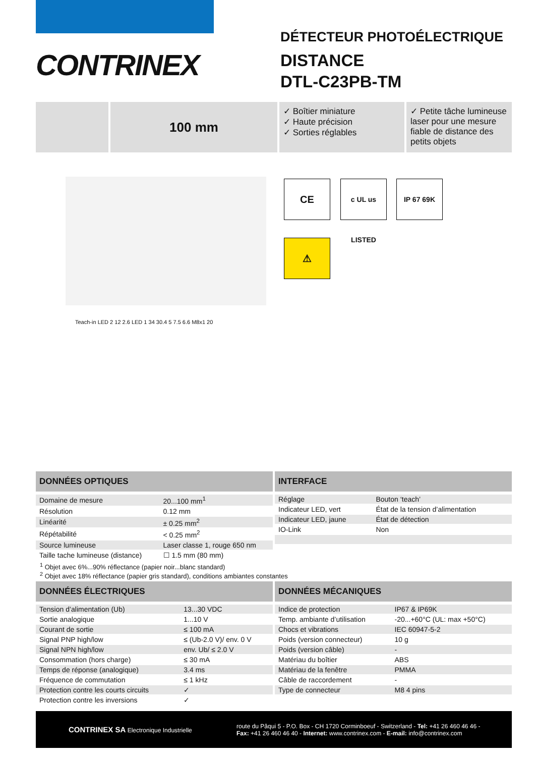CONTRINEX
DÉTECTEUR PHOTOÉLECTRIQUE
DISTANCE
DTL-C23PB-TM
100 mm
✓ Boîtier miniature
✓ Haute précision
✓ Sorties réglables
✓ Petite tâche lumineuse
laser pour une mesure
fiable de distance des
petits objets
CE
c UL us LISTED
IP 67 69K
⚠
Teach-in LED 2 12 2.6 LED 1 34 30.4 5 7.5 6.6 M8x1 20
DONNÉES OPTIQUES
| Domaine de mesure | 20...100 mm<sup>1</sup> |
| Résolution | 0.12 mm |
| Linéarité | ± 0.25 mm<sup>2</sup> |
| Répétabilité | < 0.25 mm<sup>2</sup> |
| Source lumineuse | Laser classe 1, rouge 650 nm |
| Taille tache lumineuse (distance) | ☐ 1.5 mm (80 mm) |
INTERFACE
| Réglage | Bouton ‘teach’ |
| Indicateur LED, vert | État de la tension d’alimentation |
| Indicateur LED, jaune | État de détection |
| IO-Link | Non |
<sup>1</sup> Objet avec 6%...90% réflectance (papier noir...blanc standard)
<sup>2</sup> Objet avec 18% réflectance (papier gris standard), conditions ambiantes constantes
DONNÉES ÉLECTRIQUES
| Tension d’alimentation (Ub) | 13...30 VDC |
| Sortie analogique | 1...10 V |
| Courant de sortie | ≤ 100 mA |
| Signal PNP high/low | ≤ (Ub-2.0 V)/ env. 0 V |
| Signal NPN high/low | env. Ub/ ≤ 2.0 V |
| Consommation (hors charge) | ≤ 30 mA |
| Temps de réponse (analogique) | 3.4 ms |
| Fréquence de commutation | ≤ 1 kHz |
| Protection contre les courts circuits | ✓ |
| Protection contre les inversions | ✓ |
DONNÉES MÉCANIQUES
| Indice de protection | IP67 & IP69K |
| Temp. ambiante d’utilisation | -20...+60°C (UL: max +50°C) |
| Chocs et vibrations | IEC 60947-5-2 |
| Poids (version connecteur) | 10 g |
| Poids (version câble) | - |
| Matériau du boîtier | ABS |
| Matériau de la fenêtre | PMMA |
| Câble de raccordement | - |
| Type de connecteur | M8 4 pins |
CONTRINEX SA Electronique Industrielle
route du Pâqui 5 - P.O. Box - CH 1720 Corminboeuf - Switzerland - Tel: +41 26 460 46 46 -
Fax: +41 26 460 46 40 - Internet: www.contrinex.com - E-mail: info@contrinex.com